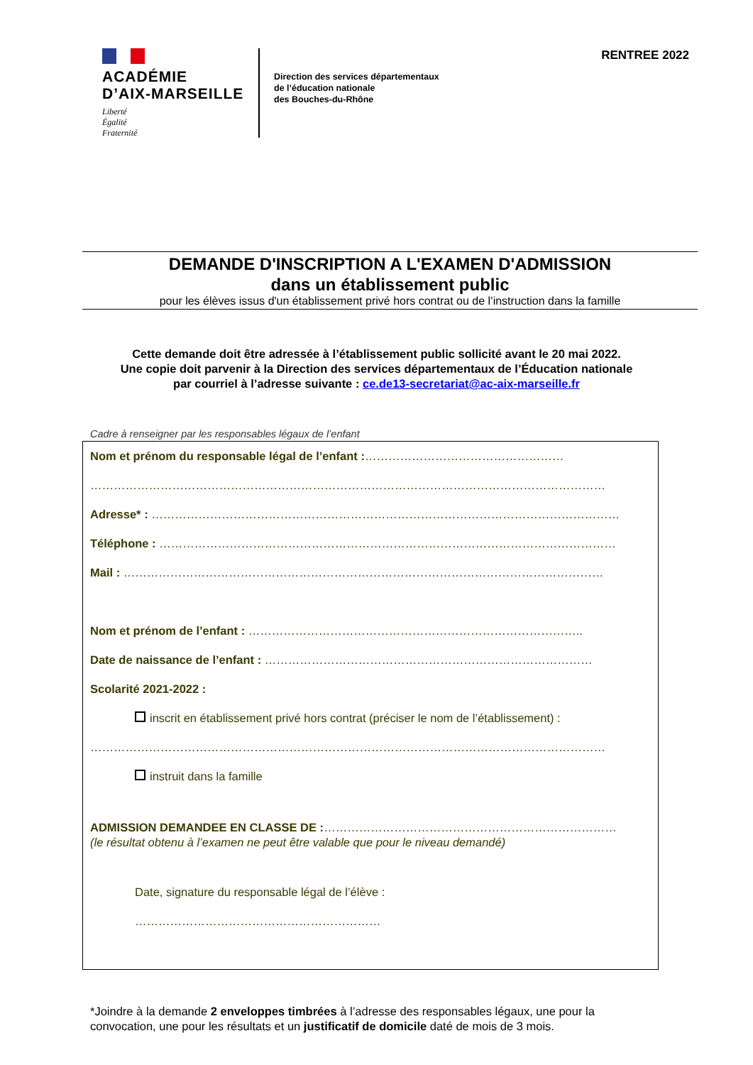ACADÉMIE
D’AIX-MARSEILLE
Liberté
Égalité
Fraternité
Direction des services départementaux
de l’éducation nationale
des Bouches-du-Rhône
RENTREE 2022
DEMANDE D'INSCRIPTION A L'EXAMEN D'ADMISSION
dans un établissement public
pour les élèves issus d'un établissement privé hors contrat ou de l’instruction dans la famille
Cette demande doit être adressée à l’établissement public sollicité avant le 20 mai 2022.
Une copie doit parvenir à la Direction des services départementaux de l’Éducation nationale
par courriel à l’adresse suivante : ce.de13-secretariat@ac-aix-marseille.fr
Cadre à renseigner par les responsables légaux de l’enfant
Nom et prénom du responsable légal de l’enfant :……………………………………………
……………………………………………………………………………………………………………………
Adresse* : …………………………………………………………………………………………………………
Téléphone : ………………………………………………………………………………………………………
Mail : ……………………………………………………………………………………………………………
Nom et prénom de l’enfant : …………………………………………………………………………..
Date de naissance de l’enfant : …………………………………………………………………………
Scolarité 2021-2022 :
inscrit en établissement privé hors contrat (préciser le nom de l’établissement) :
……………………………………………………………………………………………………………………
instruit dans la famille
ADMISSION DEMANDEE EN CLASSE DE :…………………………………………………………………
(le résultat obtenu à l’examen ne peut être valable que pour le niveau demandé)
Date, signature du responsable légal de l’élève :
………………………………………………………
*Joindre à la demande 2 enveloppes timbrées à l’adresse des responsables légaux, une pour la convocation, une pour les résultats et un justificatif de domicile daté de mois de 3 mois.